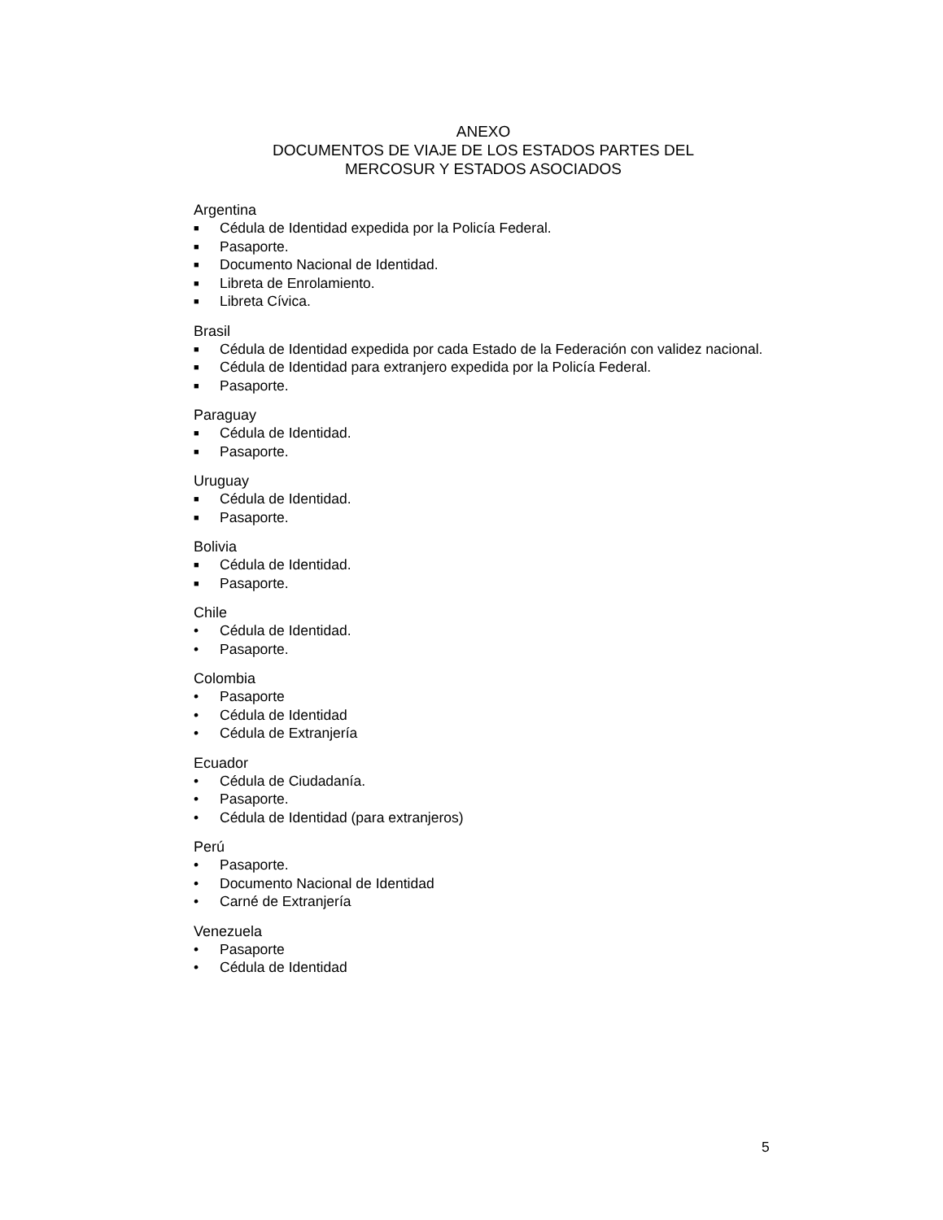ANEXO
DOCUMENTOS DE VIAJE DE LOS ESTADOS PARTES DEL
MERCOSUR Y ESTADOS ASOCIADOS
Argentina
■ Cédula de Identidad expedida por la Policía Federal.
■ Pasaporte.
■ Documento Nacional de Identidad.
■ Libreta de Enrolamiento.
■ Libreta Cívica.
Brasil
■ Cédula de Identidad expedida por cada Estado de la Federación con validez nacional.
■ Cédula de Identidad para extranjero expedida por la Policía Federal.
■ Pasaporte.
Paraguay
■ Cédula de Identidad.
■ Pasaporte.
Uruguay
■ Cédula de Identidad.
■ Pasaporte.
Bolivia
■ Cédula de Identidad.
■ Pasaporte.
Chile
• Cédula de Identidad.
• Pasaporte.
Colombia
• Pasaporte
• Cédula de Identidad
• Cédula de Extranjería
Ecuador
• Cédula de Ciudadanía.
• Pasaporte.
• Cédula de Identidad (para extranjeros)
Perú
• Pasaporte.
• Documento Nacional de Identidad
• Carné de Extranjería
Venezuela
• Pasaporte
• Cédula de Identidad
5